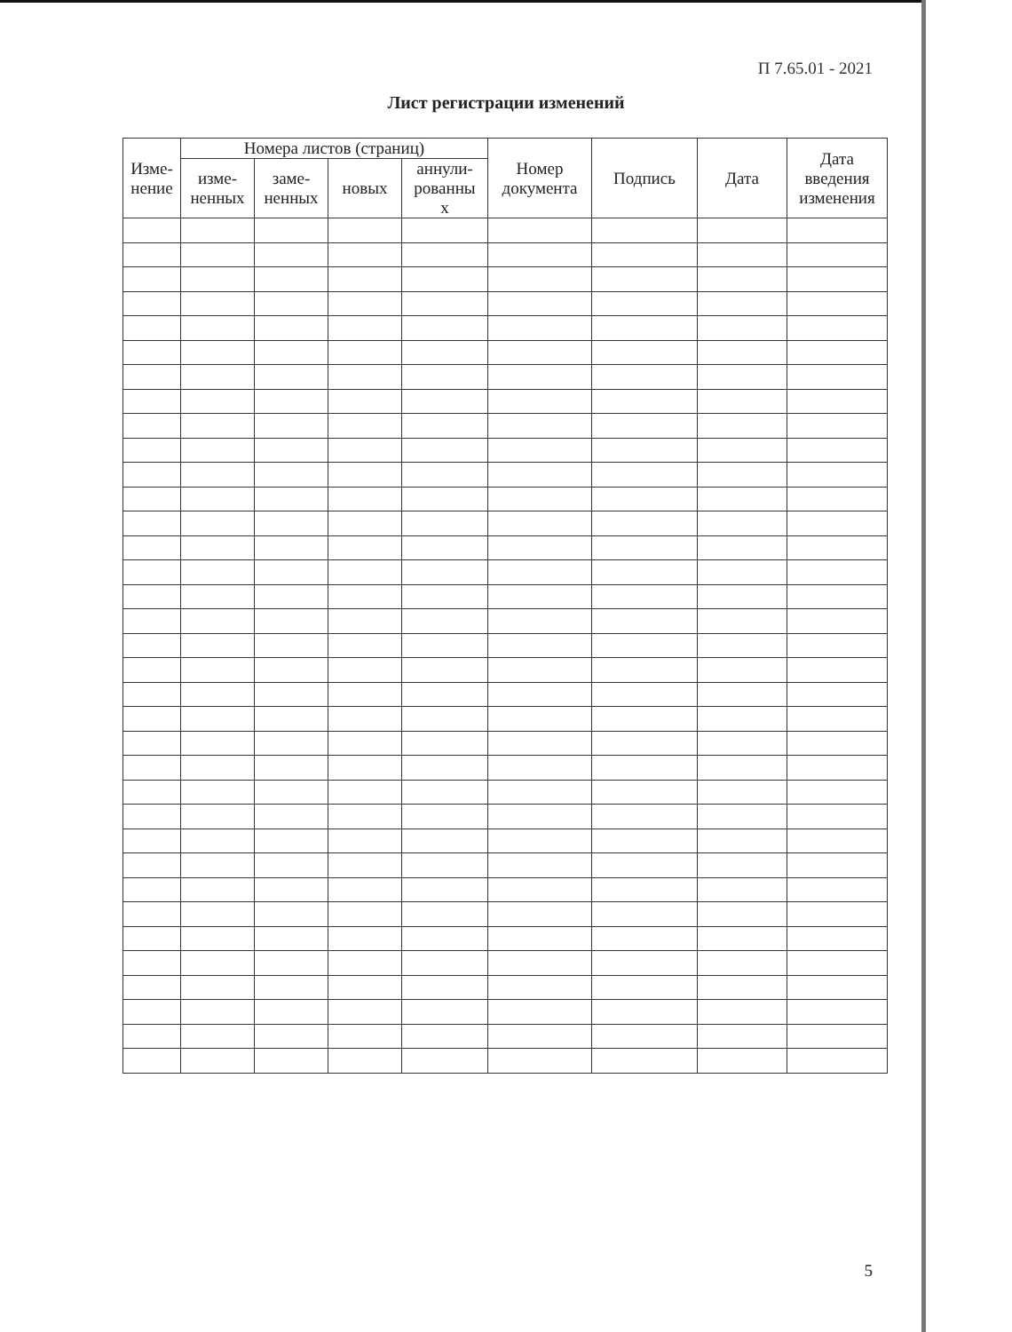П 7.65.01 - 2021
Лист регистрации изменений
| Изме- нение | Номера листов (страниц) | | | | Номер документа | Подпись | Дата | Дата введения изменения |
| --- | --- | --- | --- | --- | --- | --- | --- | --- |
| | изме- ненных | заме- ненных | новых | аннули- рованны х | | | | |
5